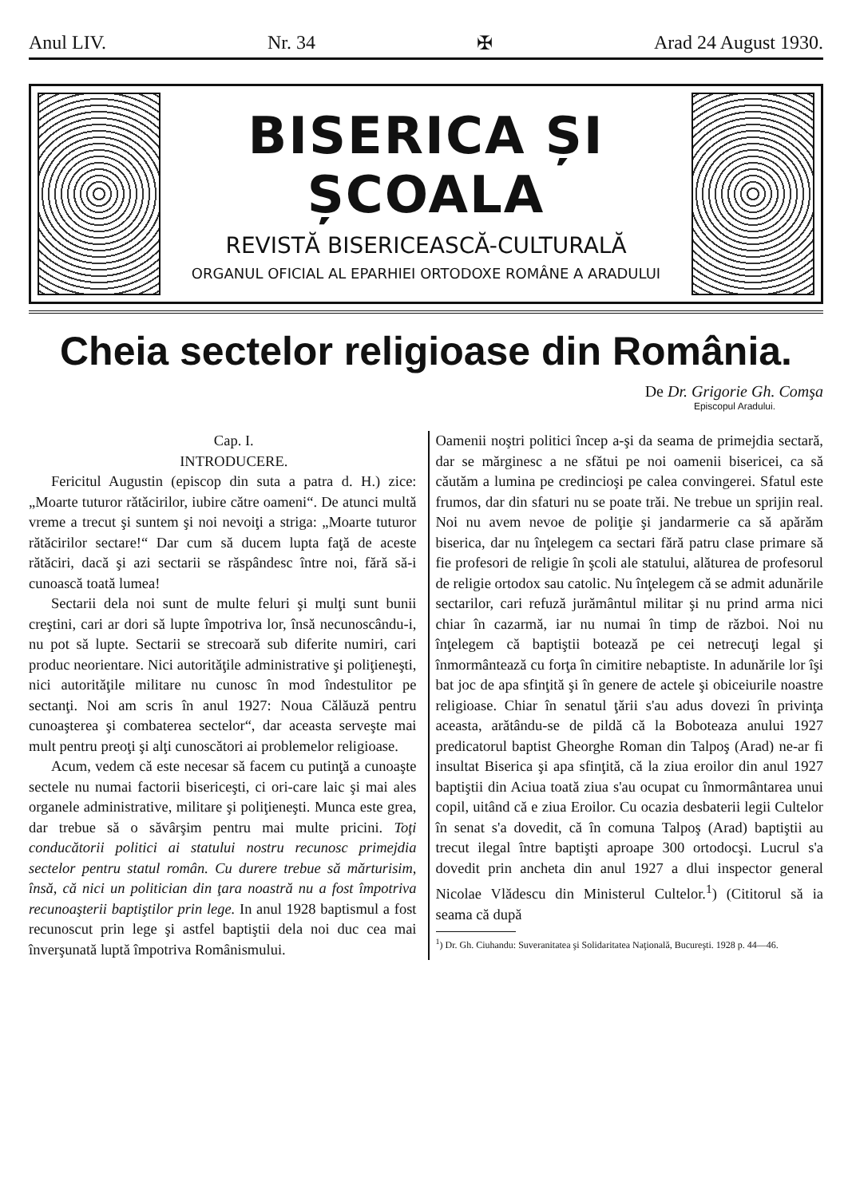Anul LIV. Nr. 34 ✠ Arad 24 August 1930.
BISERICA ȘI ȘCOALA
REVISTĂ BISERICEASCĂ-CULTURALĂ
ORGANUL OFICIAL AL EPARHIEI ORTODOXE ROMÂNE A ARADULUI
Cheia sectelor religioase din România.
De Dr. Grigorie Gh. Comşa
Episcopul Aradului.
Cap. I.
INTRODUCERE.
Fericitul Augustin (episcop din suta a patra d. H.) zice: „Moarte tuturor rătăcirilor, iubire către oameni“. De atunci multă vreme a trecut şi suntem şi noi nevoiţi a striga: „Moarte tuturor rătăcirilor sectare!“ Dar cum să ducem lupta faţă de aceste rătăciri, dacă şi azi sectarii se răspândesc între noi, fără să-i cunoască toată lumea!
Sectarii dela noi sunt de multe feluri şi mulţi sunt bunii creştini, cari ar dori să lupte împotriva lor, însă necunoscându-i, nu pot să lupte. Sectarii se strecoară sub diferite numiri, cari produc neorientare. Nici autorităţile administrative şi poliţieneşti, nici autorităţile militare nu cunosc în mod îndestulitor pe sectanţi. Noi am scris în anul 1927: Noua Călăuză pentru cunoaşterea şi combaterea sectelor“, dar aceasta serveşte mai mult pentru preoţi şi alţi cunoscători ai problemelor religioase.
Acum, vedem că este necesar să facem cu putinţă a cunoaşte sectele nu numai factorii bisericeşti, ci ori-care laic şi mai ales organele administrative, militare şi poliţieneşti. Munca este grea, dar trebue să o săvârşim pentru mai multe pricini. Toţi conducătorii politici ai statului nostru recunosc primejdia sectelor pentru statul român. Cu durere trebue să mărturisim, însă, că nici un politician din ţara noastră nu a fost împotriva recunoaşterii baptiştilor prin lege. In anul 1928 baptismul a fost recunoscut prin lege şi astfel baptiştii dela noi duc cea mai înverşunată luptă împotriva Românismului.
Oamenii noştri politici încep a-şi da seama de primejdia sectară, dar se mărginesc a ne sfătui pe noi oamenii bisericei, ca să căutăm a lumina pe credincioşi pe calea convingerei. Sfatul este frumos, dar din sfaturi nu se poate trăi. Ne trebue un sprijin real. Noi nu avem nevoe de poliţie şi jandarmerie ca să apărăm biserica, dar nu înţelegem ca sectari fără patru clase primare să fie profesori de religie în şcoli ale statului, alăturea de profesorul de religie ortodox sau catolic. Nu înţelegem că se admit adunările sectarilor, cari refuză jurământul militar şi nu prind arma nici chiar în cazarmă, iar nu numai în timp de război. Noi nu înţelegem că baptiştii botează pe cei netrecuţi legal şi înmormântează cu forţa în cimitire nebaptiste. In adunările lor îşi bat joc de apa sfinţită şi în genere de actele şi obiceiurile noastre religioase. Chiar în senatul ţării s'au adus dovezi în privinţa aceasta, arătându-se de pildă că la Boboteaza anului 1927 predicatorul baptist Gheorghe Roman din Talpoş (Arad) ne-ar fi insultat Biserica şi apa sfinţită, că la ziua eroilor din anul 1927 baptiştii din Aciua toată ziua s'au ocupat cu înmormântarea unui copil, uitând că e ziua Eroilor. Cu ocazia desbaterii legii Cultelor în senat s'a dovedit, că în comuna Talpoş (Arad) baptiştii au trecut ilegal între baptişti aproape 300 ortodocşi. Lucrul s'a dovedit prin ancheta din anul 1927 a dlui inspector general Nicolae Vlădescu din Ministerul Cultelor.<sup>1</sup>) (Cititorul să ia seama că după
<sup>1</sup>) Dr. Gh. Ciuhandu: Suveranitatea şi Solidaritatea Naţională, Bucureşti. 1928 p. 44—46.